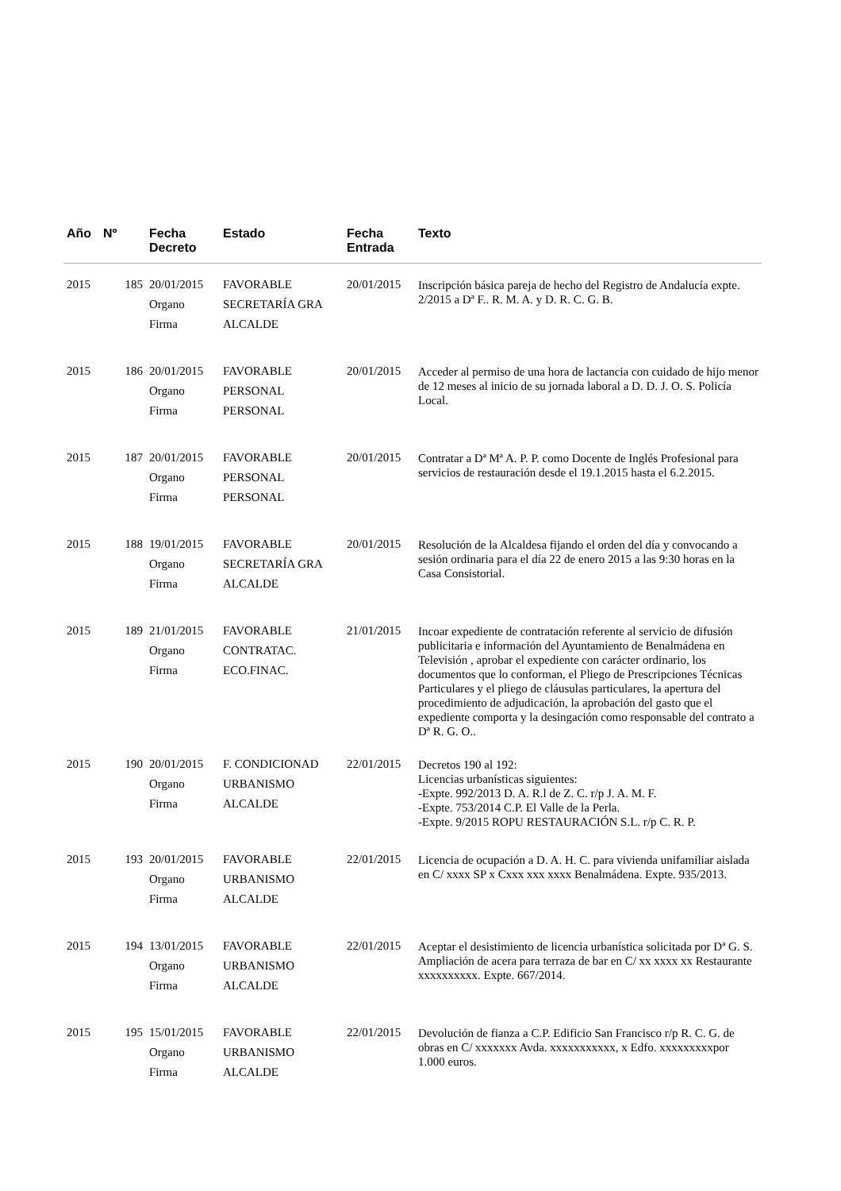| Año | Nº | Fecha Decreto | Estado | Fecha Entrada | Texto |
| --- | --- | --- | --- | --- | --- |
| 2015 | 185 | 20/01/2015 Organo Firma | FAVORABLE SECRETARÍA GRA ALCALDE | 20/01/2015 | Inscripción básica pareja de hecho del Registro de Andalucía expte. 2/2015 a Dª F.. R. M. A. y D. R. C. G. B. |
| 2015 | 186 | 20/01/2015 Organo Firma | FAVORABLE PERSONAL PERSONAL | 20/01/2015 | Acceder al permiso de una hora de lactancia con cuidado de hijo menor de 12 meses al inicio de su jornada laboral a D. D. J. O. S. Policía Local. |
| 2015 | 187 | 20/01/2015 Organo Firma | FAVORABLE PERSONAL PERSONAL | 20/01/2015 | Contratar a Dª Mª A. P. P. como Docente de Inglés Profesional para servicios de restauración desde el 19.1.2015 hasta el 6.2.2015. |
| 2015 | 188 | 19/01/2015 Organo Firma | FAVORABLE SECRETARÍA GRA ALCALDE | 20/01/2015 | Resolución de la Alcaldesa fijando el orden del día y convocando a sesión ordinaria para el día 22 de enero 2015 a las 9:30 horas en la Casa Consistorial. |
| 2015 | 189 | 21/01/2015 Organo Firma | FAVORABLE CONTRATAC. ECO.FINAC. | 21/01/2015 | Incoar expediente de contratación referente al servicio de difusión publicitaria e información del Ayuntamiento de Benalmádena en Televisión , aprobar el expediente con carácter ordinario, los documentos que lo conforman, el Pliego de Prescripciones Técnicas Particulares y el pliego de cláusulas particulares, la apertura del procedimiento de adjudicación, la aprobación del gasto que el expediente comporta y la desingación como responsable del contrato a Dª R. G. O.. |
| 2015 | 190 | 20/01/2015 Organo Firma | F. CONDICIONAD URBANISMO ALCALDE | 22/01/2015 | Decretos 190 al 192: Licencias urbanísticas siguientes: -Expte. 992/2013 D. A. R.l de Z. C. r/p J. A. M. F. -Expte. 753/2014 C.P. El Valle de la Perla. -Expte. 9/2015 ROPU RESTAURACIÓN S.L. r/p C. R. P. |
| 2015 | 193 | 20/01/2015 Organo Firma | FAVORABLE URBANISMO ALCALDE | 22/01/2015 | Licencia de ocupación a D. A. H. C. para vivienda unifamiliar aislada en C/ xxxx SP x Cxxx xxx xxxx Benalmádena. Expte. 935/2013. |
| 2015 | 194 | 13/01/2015 Organo Firma | FAVORABLE URBANISMO ALCALDE | 22/01/2015 | Aceptar el desistimiento de licencia urbanística solicitada por Dª G. S. Ampliación de acera para terraza de bar en C/ xx xxxx xx Restaurante xxxxxxxxxx. Expte. 667/2014. |
| 2015 | 195 | 15/01/2015 Organo Firma | FAVORABLE URBANISMO ALCALDE | 22/01/2015 | Devolución de fianza a C.P. Edificio San Francisco r/p R. C. G. de obras en C/ xxxxxxx Avda. xxxxxxxxxxx, x Edfo. xxxxxxxxxpor 1.000 euros. |